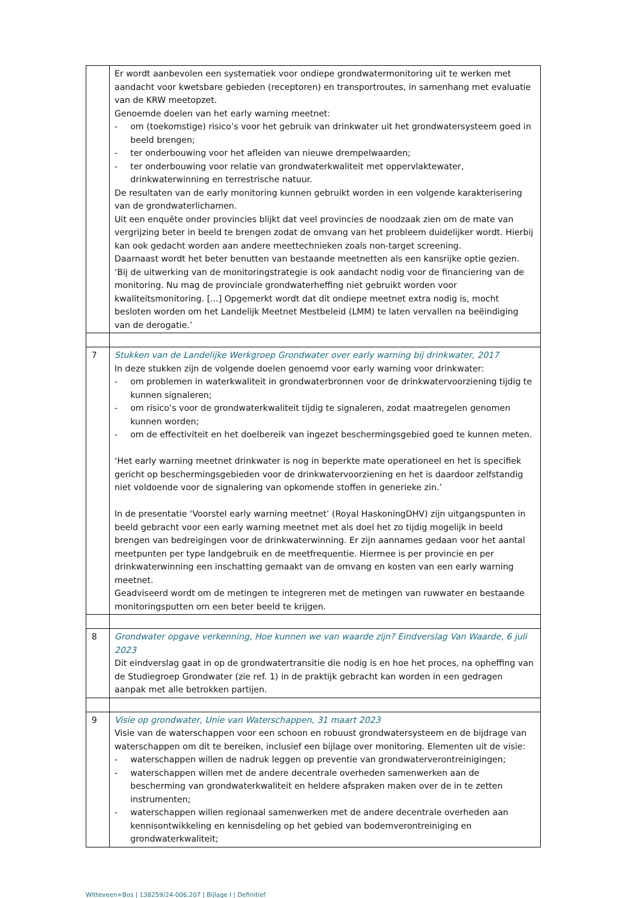| | Er wordt aanbevolen een systematiek voor ondiepe grondwatermonitoring uit te werken met aandacht voor kwetsbare gebieden (receptoren) en transportroutes, in samenhang met evaluatie van de KRW meetopzet. Genoemde doelen van het early warning meetnet: - om (toekomstige) risico’s voor het gebruik van drinkwater uit het grondwatersysteem goed in beeld brengen; - ter onderbouwing voor het afleiden van nieuwe drempelwaarden; - ter onderbouwing voor relatie van grondwaterkwaliteit met oppervlaktewater, drinkwaterwinning en terrestrische natuur. De resultaten van de early monitoring kunnen gebruikt worden in een volgende karakterisering van de grondwaterlichamen. Uit een enquête onder provincies blijkt dat veel provincies de noodzaak zien om de mate van vergrijzing beter in beeld te brengen zodat de omvang van het probleem duidelijker wordt. Hierbij kan ook gedacht worden aan andere meettechnieken zoals non-target screening. Daarnaast wordt het beter benutten van bestaande meetnetten als een kansrijke optie gezien. ‘Bij de uitwerking van de monitoringstrategie is ook aandacht nodig voor de financiering van de monitoring. Nu mag de provinciale grondwaterheffing niet gebruikt worden voor kwaliteitsmonitoring. [...] Opgemerkt wordt dat dit ondiepe meetnet extra nodig is, mocht besloten worden om het Landelijk Meetnet Mestbeleid (LMM) te laten vervallen na beëindiging van de derogatie.’ |
| 7 | Stukken van de Landelijke Werkgroep Grondwater over early warning bij drinkwater, 2017 In deze stukken zijn de volgende doelen genoemd voor early warning voor drinkwater: - om problemen in waterkwaliteit in grondwaterbronnen voor de drinkwatervoorziening tijdig te kunnen signaleren; - om risico’s voor de grondwaterkwaliteit tijdig te signaleren, zodat maatregelen genomen kunnen worden; - om de effectiviteit en het doelbereik van ingezet beschermingsgebied goed te kunnen meten. ‘Het early warning meetnet drinkwater is nog in beperkte mate operationeel en het is specifiek gericht op beschermingsgebieden voor de drinkwatervoorziening en het is daardoor zelfstandig niet voldoende voor de signalering van opkomende stoffen in generieke zin.’ In de presentatie ‘Voorstel early warning meetnet’ (Royal HaskoningDHV) zijn uitgangspunten in beeld gebracht voor een early warning meetnet met als doel het zo tijdig mogelijk in beeld brengen van bedreigingen voor de drinkwaterwinning. Er zijn aannames gedaan voor het aantal meetpunten per type landgebruik en de meetfrequentie. Hiermee is per provincie en per drinkwaterwinning een inschatting gemaakt van de omvang en kosten van een early warning meetnet. Geadviseerd wordt om de metingen te integreren met de metingen van ruwwater en bestaande monitoringsputten om een beter beeld te krijgen. |
| 8 | Grondwater opgave verkenning, Hoe kunnen we van waarde zijn? Eindverslag Van Waarde, 6 juli 2023 Dit eindverslag gaat in op de grondwatertransitie die nodig is en hoe het proces, na opheffing van de Studiegroep Grondwater (zie ref. 1) in de praktijk gebracht kan worden in een gedragen aanpak met alle betrokken partijen. |
| 9 | Visie op grondwater, Unie van Waterschappen, 31 maart 2023 Visie van de waterschappen voor een schoon en robuust grondwatersysteem en de bijdrage van waterschappen om dit te bereiken, inclusief een bijlage over monitoring. Elementen uit de visie: - waterschappen willen de nadruk leggen op preventie van grondwaterverontreinigingen; - waterschappen willen met de andere decentrale overheden samenwerken aan de bescherming van grondwaterkwaliteit en heldere afspraken maken over de in te zetten instrumenten; - waterschappen willen regionaal samenwerken met de andere decentrale overheden aan kennisontwikkeling en kennisdeling op het gebied van bodemverontreiniging en grondwaterkwaliteit; |
Witteveen+Bos | 138259/24-006.207 | Bijlage I | Definitief